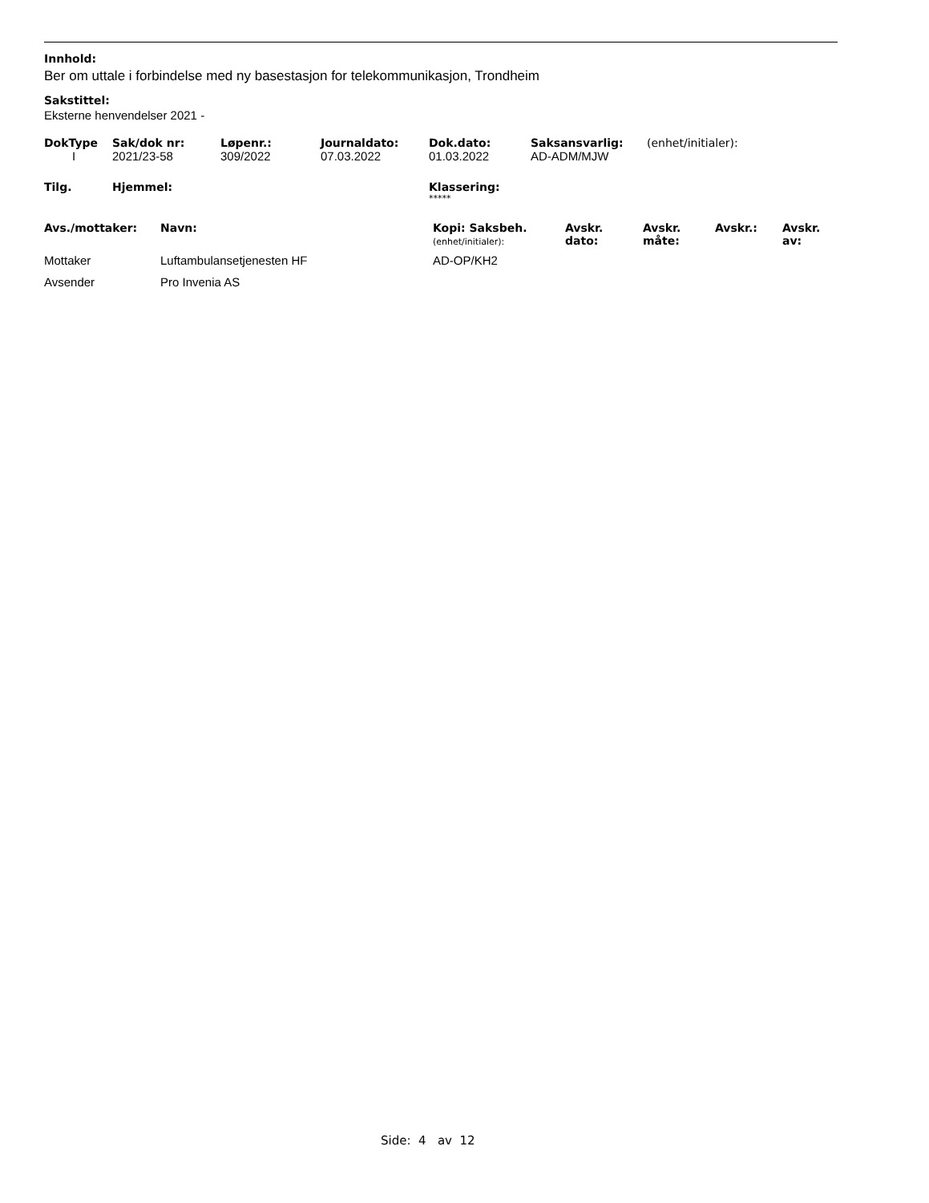Innhold:
Ber om uttale i forbindelse med ny basestasjon for telekommunikasjon, Trondheim
Sakstittel:
Eksterne henvendelser 2021 -
| DokType | Sak/dok nr: | Løpenr.: | Journaldato: | Dok.dato: | Saksansvarlig: | (enhet/initialer): |
| --- | --- | --- | --- | --- | --- | --- |
| I | 2021/23-58 | 309/2022 | 07.03.2022 | 01.03.2022 | AD-ADM/MJW | |
| Tilg. | Hjemmel: | Klassering: |
| --- | --- | --- |
| | | ***** |
| Avs./mottaker: | Navn: | Kopi: Saksbeh. (enhet/initialer): | Avskr. dato: | Avskr. måte: | Avskr.: | Avskr. av: |
| --- | --- | --- | --- | --- | --- | --- |
| Mottaker | Luftambulansetjenesten HF | AD-OP/KH2 | | | | |
| Avsender | Pro Invenia AS | | | | | |
Side: 4 av 12